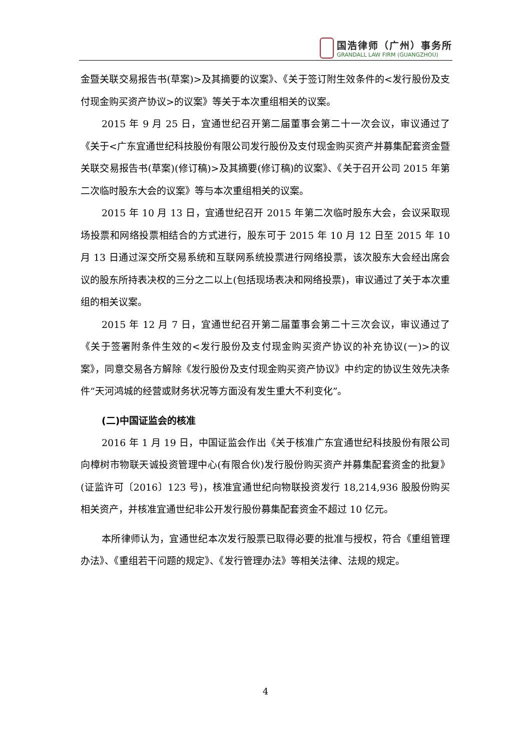国浩律师（广州）事务所
GRANDALL LAW FIRM (GUANGZHOU)
金暨关联交易报告书(草案)>及其摘要的议案》、《关于签订附生效条件的<发行股份及支付现金购买资产协议>的议案》等关于本次重组相关的议案。
2015 年 9 月 25 日，宜通世纪召开第二届董事会第二十一次会议，审议通过了《关于<广东宜通世纪科技股份有限公司发行股份及支付现金购买资产并募集配套资金暨关联交易报告书(草案)(修订稿)>及其摘要(修订稿)的议案》、《关于召开公司 2015 年第二次临时股东大会的议案》等与本次重组相关的议案。
2015 年 10 月 13 日，宜通世纪召开 2015 年第二次临时股东大会，会议采取现场投票和网络投票相结合的方式进行，股东可于 2015 年 10 月 12 日至 2015 年 10 月 13 日通过深交所交易系统和互联网系统投票进行网络投票，该次股东大会经出席会议的股东所持表决权的三分之二以上(包括现场表决和网络投票)，审议通过了关于本次重组的相关议案。
2015 年 12 月 7 日，宜通世纪召开第二届董事会第二十三次会议，审议通过了《关于签署附条件生效的<发行股份及支付现金购买资产协议的补充协议(一)>的议案》，同意交易各方解除《发行股份及支付现金购买资产协议》中约定的协议生效先决条件“天河鸿城的经营或财务状况等方面没有发生重大不利变化”。
(二)中国证监会的核准
2016 年 1 月 19 日，中国证监会作出《关于核准广东宜通世纪科技股份有限公司向樟树市物联天诚投资管理中心(有限合伙)发行股份购买资产并募集配套资金的批复》(证监许可〔2016〕123 号)，核准宜通世纪向物联投资发行 18,214,936 股股份购买相关资产，并核准宜通世纪非公开发行股份募集配套资金不超过 10 亿元。
本所律师认为，宜通世纪本次发行股票已取得必要的批准与授权，符合《重组管理办法》、《重组若干问题的规定》、《发行管理办法》等相关法律、法规的规定。
4